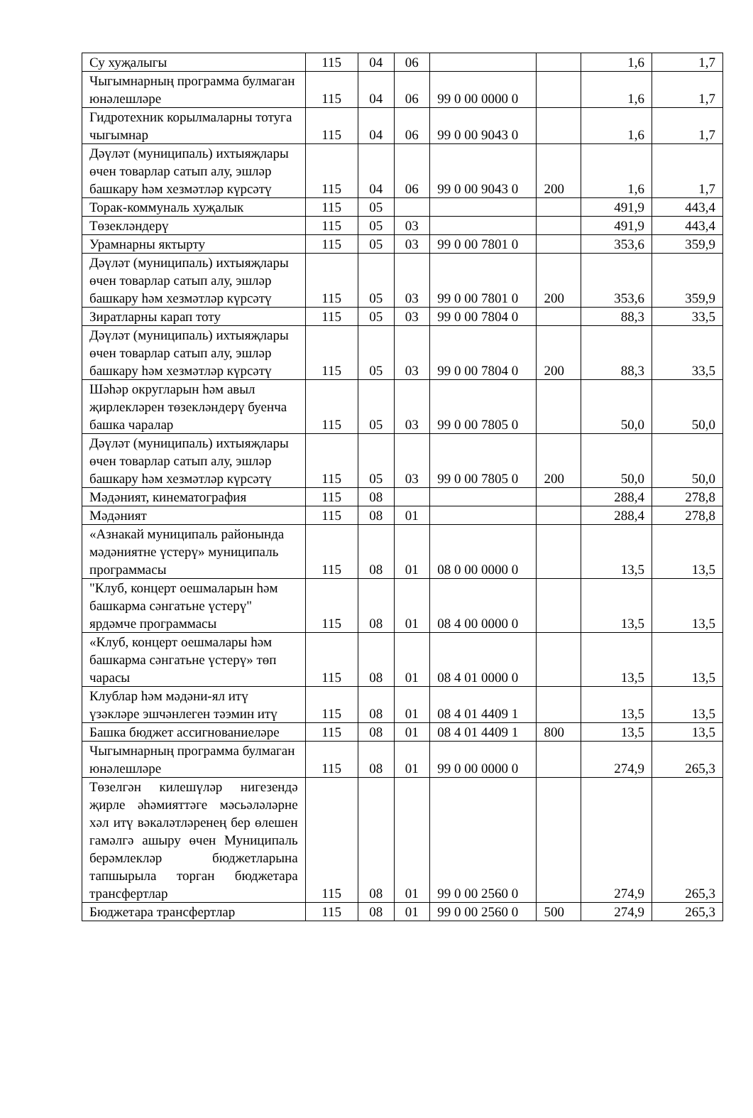| Су хуҗалыгы | 115 | 04 | 06 | | | 1,6 | 1,7 |
| Чыгымнарның программа булмаган юнәлешләре | 115 | 04 | 06 | 99 0 00 0000 0 | | 1,6 | 1,7 |
| Гидротехник корылмаларны тотуга чыгымнар | 115 | 04 | 06 | 99 0 00 9043 0 | | 1,6 | 1,7 |
| Дәүләт (муниципаль) ихтыяҗлары өчен товарлар сатып алу, эшләр башкару һәм хезмәтләр күрсәтү | 115 | 04 | 06 | 99 0 00 9043 0 | 200 | 1,6 | 1,7 |
| Торак-коммуналь хуҗалык | 115 | 05 | | | | 491,9 | 443,4 |
| Төзекләндерү | 115 | 05 | 03 | | | 491,9 | 443,4 |
| Урамнарны яктырту | 115 | 05 | 03 | 99 0 00 7801 0 | | 353,6 | 359,9 |
| Дәүләт (муниципаль) ихтыяҗлары өчен товарлар сатып алу, эшләр башкару һәм хезмәтләр күрсәтү | 115 | 05 | 03 | 99 0 00 7801 0 | 200 | 353,6 | 359,9 |
| Зиратларны карап тоту | 115 | 05 | 03 | 99 0 00 7804 0 | | 88,3 | 33,5 |
| Дәүләт (муниципаль) ихтыяҗлары өчен товарлар сатып алу, эшләр башкару һәм хезмәтләр күрсәтү | 115 | 05 | 03 | 99 0 00 7804 0 | 200 | 88,3 | 33,5 |
| Шәһәр округларын һәм авыл җирлекләрен төзекләндерү буенча башка чаралар | 115 | 05 | 03 | 99 0 00 7805 0 | | 50,0 | 50,0 |
| Дәүләт (муниципаль) ихтыяҗлары өчен товарлар сатып алу, эшләр башкару һәм хезмәтләр күрсәтү | 115 | 05 | 03 | 99 0 00 7805 0 | 200 | 50,0 | 50,0 |
| Мәдәният, кинематография | 115 | 08 | | | | 288,4 | 278,8 |
| Мәдәният | 115 | 08 | 01 | | | 288,4 | 278,8 |
| «Азнакай муниципаль районында мәдәниятне үстерү» муниципаль программасы | 115 | 08 | 01 | 08 0 00 0000 0 | | 13,5 | 13,5 |
| "Клуб, концерт оешмаларын һәм башкарма сәнгатьне үстерү" ярдәмче программасы | 115 | 08 | 01 | 08 4 00 0000 0 | | 13,5 | 13,5 |
| «Клуб, концерт оешмалары һәм башкарма сәнгатьне үстерү» төп чарасы | 115 | 08 | 01 | 08 4 01 0000 0 | | 13,5 | 13,5 |
| Клублар һәм мәдәни-ял итү үзәкләре эшчәнлеген тәэмин итү | 115 | 08 | 01 | 08 4 01 4409 1 | | 13,5 | 13,5 |
| Башка бюджет ассигнованиеләре | 115 | 08 | 01 | 08 4 01 4409 1 | 800 | 13,5 | 13,5 |
| Чыгымнарның программа булмаган юнәлешләре | 115 | 08 | 01 | 99 0 00 0000 0 | | 274,9 | 265,3 |
| Төзелгән килешүләр нигезендә җирле әһәмияттәге мәсьәләләрне хәл итү вәкаләтләренең бер өлешен гамәлгә ашыру өчен Муниципаль берәмлекләр бюджетларына тапшырыла торган бюджетара трансфертлар | 115 | 08 | 01 | 99 0 00 2560 0 | | 274,9 | 265,3 |
| Бюджетара трансфертлар | 115 | 08 | 01 | 99 0 00 2560 0 | 500 | 274,9 | 265,3 |